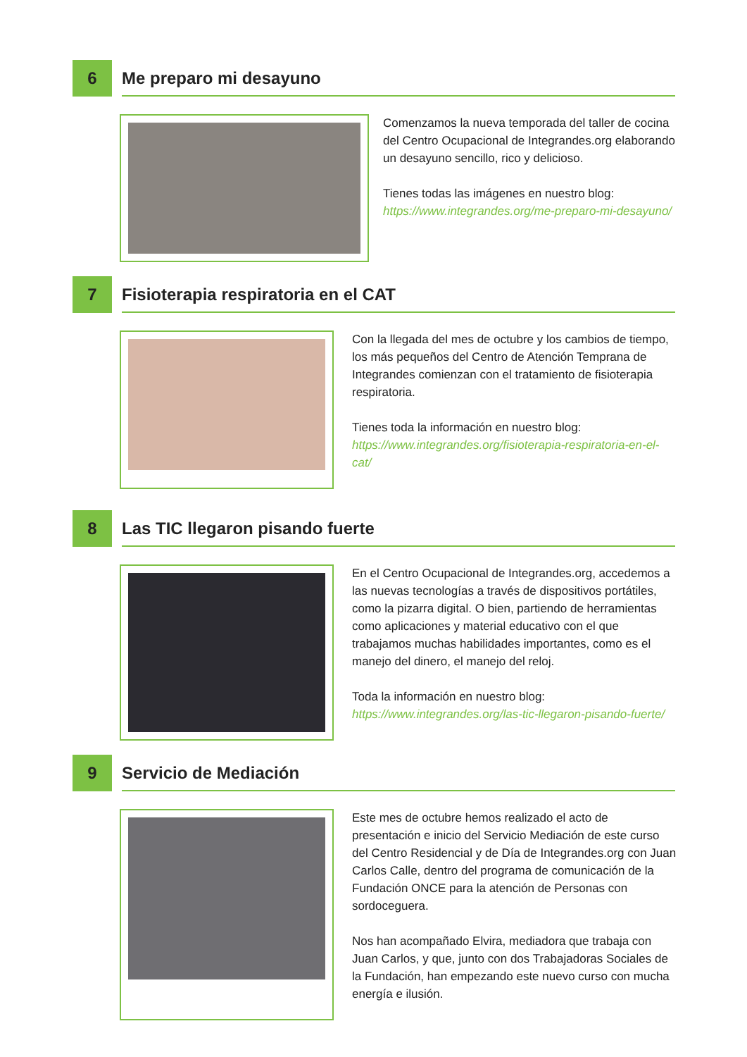6
Me preparo mi desayuno
Comenzamos la nueva temporada del taller de cocina del Centro Ocupacional de Integrandes.org elaborando un desayuno sencillo, rico y delicioso.
Tienes todas las imágenes en nuestro blog:
https://www.integrandes.org/me-preparo-mi-desayuno/
7
Fisioterapia respiratoria en el CAT
Con la llegada del mes de octubre y los cambios de tiempo, los más pequeños del Centro de Atención Temprana de Integrandes comienzan con el tratamiento de fisioterapia respiratoria.
Tienes toda la información en nuestro blog:
https://www.integrandes.org/fisioterapia-respiratoria-en-el-cat/
8
Las TIC llegaron pisando fuerte
En el Centro Ocupacional de Integrandes.org, accedemos a las nuevas tecnologías a través de dispositivos portátiles, como la pizarra digital. O bien, partiendo de herramientas como aplicaciones y material educativo con el que trabajamos muchas habilidades importantes, como es el manejo del dinero, el manejo del reloj.
Toda la información en nuestro blog:
https://www.integrandes.org/las-tic-llegaron-pisando-fuerte/
9
Servicio de Mediación
Este mes de octubre hemos realizado el acto de presentación e inicio del Servicio Mediación de este curso del Centro Residencial y de Día de Integrandes.org con Juan Carlos Calle, dentro del programa de comunicación de la Fundación ONCE para la atención de Personas con sordoceguera.
Nos han acompañado Elvira, mediadora que trabaja con Juan Carlos, y que, junto con dos Trabajadoras Sociales de la Fundación, han empezando este nuevo curso con mucha energía e ilusión.